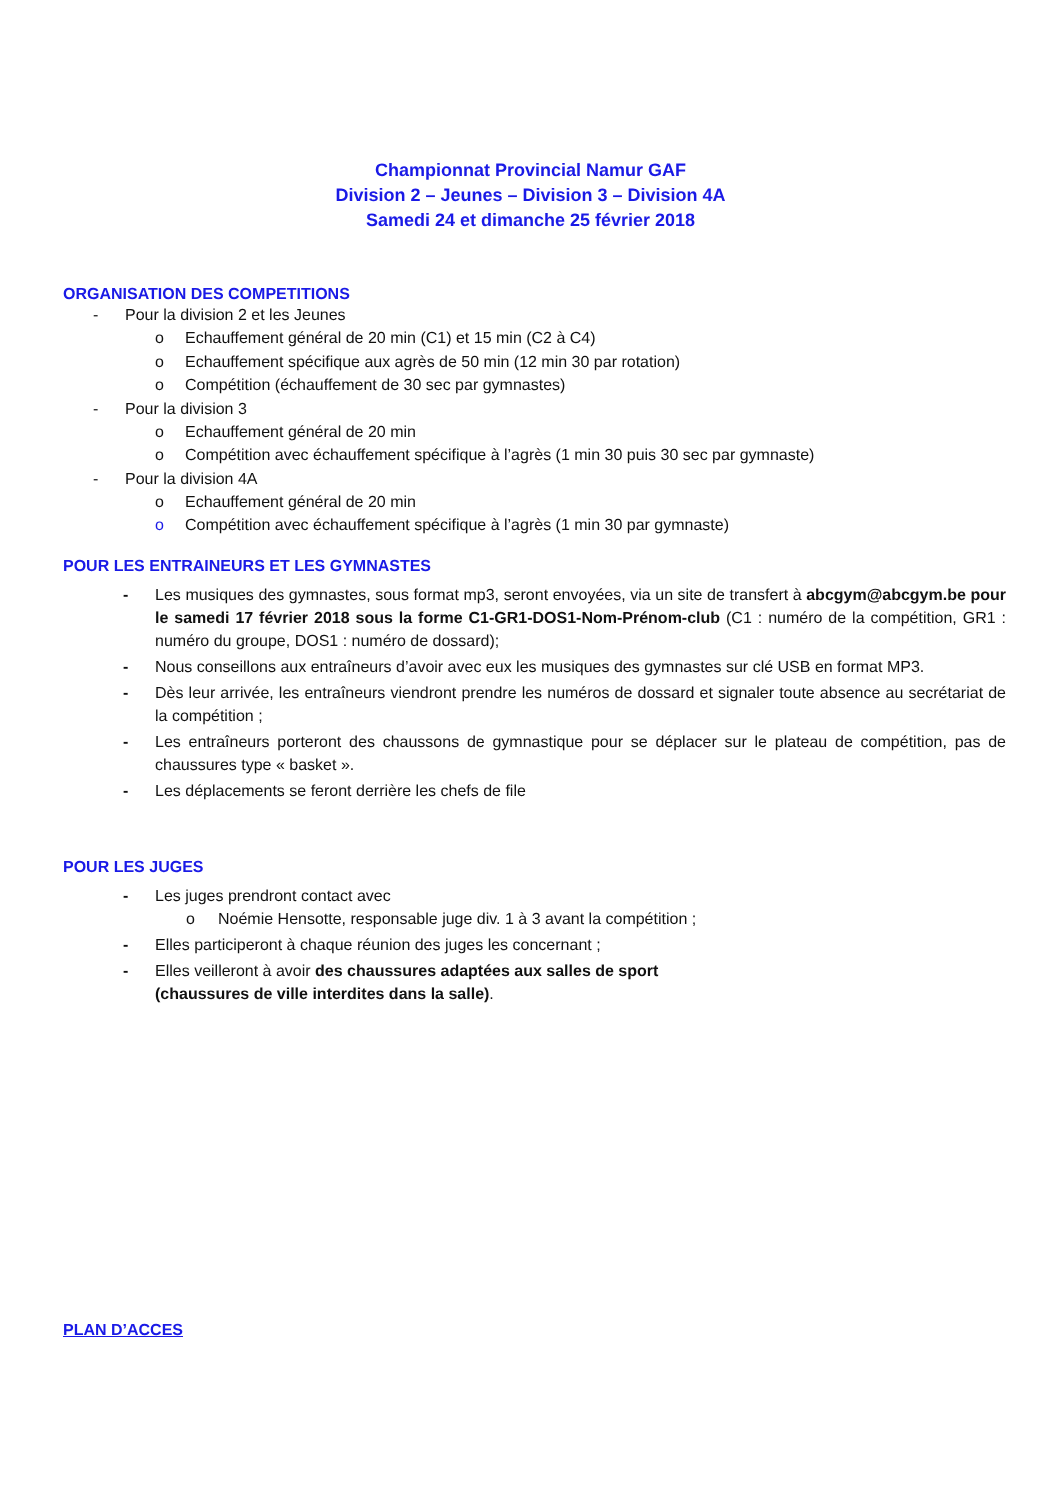Championnat Provincial Namur GAF
Division 2 – Jeunes – Division 3 – Division 4A
Samedi 24 et dimanche 25 février 2018
ORGANISATION DES COMPETITIONS
- Pour la division 2 et les Jeunes
o Echauffement général de 20 min (C1) et 15 min (C2 à C4)
o Echauffement spécifique aux agrès de 50 min (12 min 30 par rotation)
o Compétition (échauffement de 30 sec par gymnastes)
- Pour la division 3
o Echauffement général de 20 min
o Compétition avec échauffement spécifique à l’agrès (1 min 30 puis 30 sec par gymnaste)
- Pour la division 4A
o Echauffement général de 20 min
o Compétition avec échauffement spécifique à l’agrès (1 min 30 par gymnaste)
POUR LES ENTRAINEURS ET LES GYMNASTES
- Les musiques des gymnastes, sous format mp3, seront envoyées, via un site de transfert à abcgym@abcgym.be pour le samedi 17 février 2018 sous la forme C1-GR1-DOS1-Nom-Prénom-club (C1 : numéro de la compétition, GR1 : numéro du groupe, DOS1 : numéro de dossard);
- Nous conseillons aux entraîneurs d’avoir avec eux les musiques des gymnastes sur clé USB en format MP3.
- Dès leur arrivée, les entraîneurs viendront prendre les numéros de dossard et signaler toute absence au secrétariat de la compétition ;
- Les entraîneurs porteront des chaussons de gymnastique pour se déplacer sur le plateau de compétition, pas de chaussures type « basket ».
- Les déplacements se feront derrière les chefs de file
POUR LES JUGES
- Les juges prendront contact avec
o Noémie Hensotte, responsable juge div. 1 à 3 avant la compétition ;
- Elles participeront à chaque réunion des juges les concernant ;
- Elles veilleront à avoir des chaussures adaptées aux salles de sport
(chaussures de ville interdites dans la salle).
PLAN D’ACCES